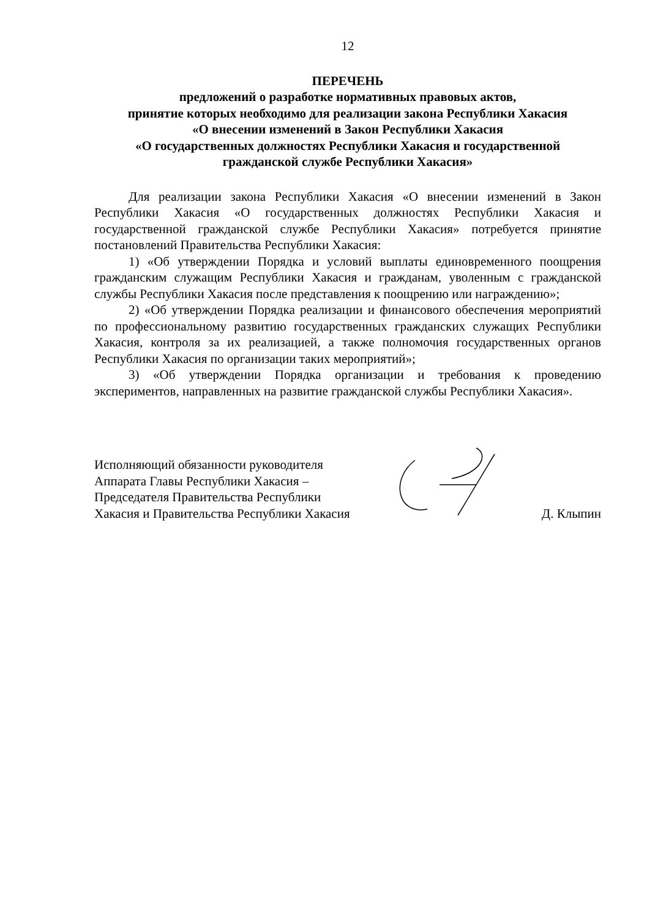12
ПЕРЕЧЕНЬ
предложений о разработке нормативных правовых актов,
принятие которых необходимо для реализации закона Республики Хакасия
«О внесении изменений в Закон Республики Хакасия
«О государственных должностях Республики Хакасия и государственной
гражданской службе Республики Хакасия»
Для реализации закона Республики Хакасия «О внесении изменений в Закон Республики Хакасия «О государственных должностях Республики Хакасия и государственной гражданской службе Республики Хакасия» потребуется принятие постановлений Правительства Республики Хакасия:
1) «Об утверждении Порядка и условий выплаты единовременного поощрения гражданским служащим Республики Хакасия и гражданам, уволенным с гражданской службы Республики Хакасия после представления к поощрению или награждению»;
2) «Об утверждении Порядка реализации и финансового обеспечения мероприятий по профессиональному развитию государственных гражданских служащих Республики Хакасия, контроля за их реализацией, а также полномочия государственных органов Республики Хакасия по организации таких мероприятий»;
3) «Об утверждении Порядка организации и требования к проведению экспериментов, направленных на развитие гражданской службы Республики Хакасия».
Исполняющий обязанности руководителя
Аппарата Главы Республики Хакасия –
Председателя Правительства Республики
Хакасия и Правительства Республики Хакасия
Д. Клыпин